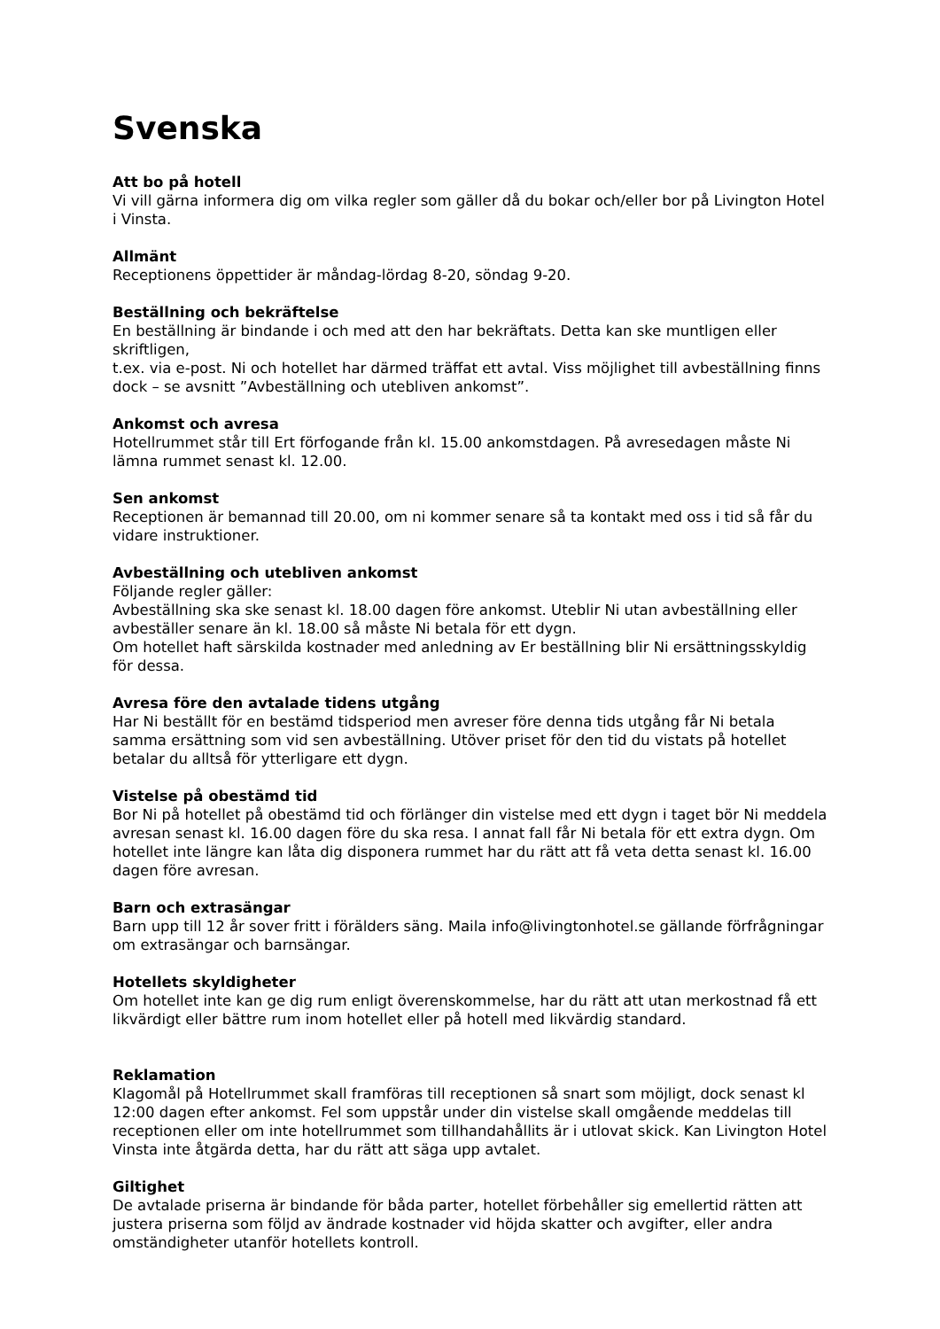Svenska
Att bo på hotell
Vi vill gärna informera dig om vilka regler som gäller då du bokar och/eller bor på Livington Hotel i Vinsta.
Allmänt
Receptionens öppettider är måndag-lördag 8-20, söndag 9-20.
Beställning och bekräftelse
En beställning är bindande i och med att den har bekräftats. Detta kan ske muntligen eller skriftligen,
t.ex. via e-post. Ni och hotellet har därmed träffat ett avtal. Viss möjlighet till avbeställning finns dock – se avsnitt ”Avbeställning och utebliven ankomst”.
Ankomst och avresa
Hotellrummet står till Ert förfogande från kl. 15.00 ankomstdagen. På avresedagen måste Ni lämna rummet senast kl. 12.00.
Sen ankomst
Receptionen är bemannad till 20.00, om ni kommer senare så ta kontakt med oss i tid så får du vidare instruktioner.
Avbeställning och utebliven ankomst
Följande regler gäller:
Avbeställning ska ske senast kl. 18.00 dagen före ankomst. Uteblir Ni utan avbeställning eller avbeställer senare än kl. 18.00 så måste Ni betala för ett dygn.
Om hotellet haft särskilda kostnader med anledning av Er beställning blir Ni ersättningsskyldig för dessa.
Avresa före den avtalade tidens utgång
Har Ni beställt för en bestämd tidsperiod men avreser före denna tids utgång får Ni betala samma ersättning som vid sen avbeställning. Utöver priset för den tid du vistats på hotellet betalar du alltså för ytterligare ett dygn.
Vistelse på obestämd tid
Bor Ni på hotellet på obestämd tid och förlänger din vistelse med ett dygn i taget bör Ni meddela avresan senast kl. 16.00 dagen före du ska resa. I annat fall får Ni betala för ett extra dygn. Om hotellet inte längre kan låta dig disponera rummet har du rätt att få veta detta senast kl. 16.00 dagen före avresan.
Barn och extrasängar
Barn upp till 12 år sover fritt i förälders säng. Maila info@livingtonhotel.se gällande förfrågningar om extrasängar och barnsängar.
Hotellets skyldigheter
Om hotellet inte kan ge dig rum enligt överenskommelse, har du rätt att utan merkostnad få ett likvärdigt eller bättre rum inom hotellet eller på hotell med likvärdig standard.
Reklamation
Klagomål på Hotellrummet skall framföras till receptionen så snart som möjligt, dock senast kl 12:00 dagen efter ankomst. Fel som uppstår under din vistelse skall omgående meddelas till receptionen eller om inte hotellrummet som tillhandahållits är i utlovat skick. Kan Livington Hotel Vinsta inte åtgärda detta, har du rätt att säga upp avtalet.
Giltighet
De avtalade priserna är bindande för båda parter, hotellet förbehåller sig emellertid rätten att justera priserna som följd av ändrade kostnader vid höjda skatter och avgifter, eller andra omständigheter utanför hotellets kontroll.